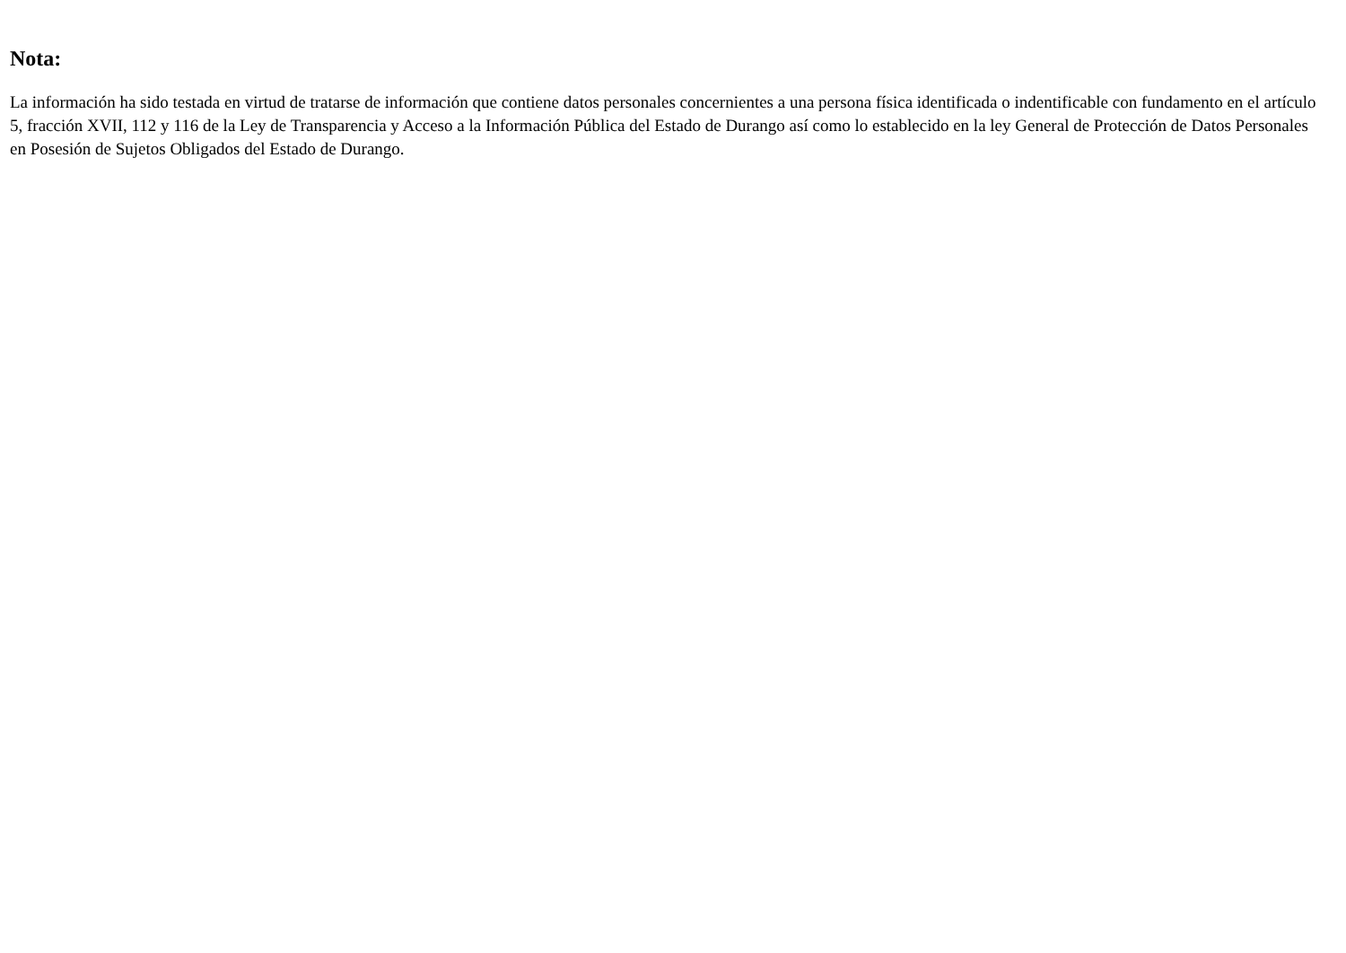Nota:
La información ha sido testada en virtud de tratarse de información que contiene datos personales concernientes a una persona física identificada o indentificable con fundamento en el artículo 5, fracción XVII, 112 y 116 de la Ley de Transparencia y Acceso a la Información Pública del Estado de Durango así como lo establecido en la ley General de Protección de Datos Personales en Posesión de Sujetos Obligados del Estado de Durango.